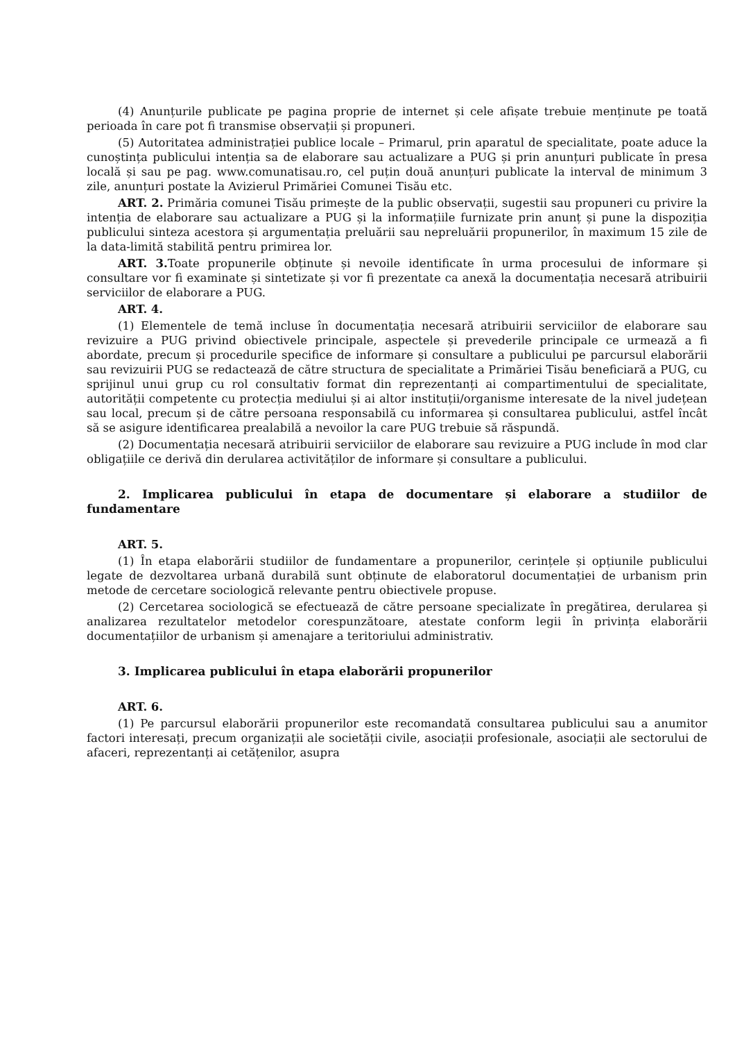(4) Anunțurile publicate pe pagina proprie de internet și cele afișate trebuie menținute pe toată perioada în care pot fi transmise observații și propuneri.
(5) Autoritatea administrației publice locale – Primarul, prin aparatul de specialitate, poate aduce la cunoștința publicului intenția sa de elaborare sau actualizare a PUG și prin anunțuri publicate în presa locală și sau pe pag. www.comunatisau.ro, cel puțin două anunțuri publicate la interval de minimum 3 zile, anunțuri postate la Avizierul Primăriei Comunei Tisău etc.
ART. 2. Primăria comunei Tisău primește de la public observații, sugestii sau propuneri cu privire la intenția de elaborare sau actualizare a PUG și la informațiile furnizate prin anunț și pune la dispoziția publicului sinteza acestora și argumentația preluării sau nepreluării propunerilor, în maximum 15 zile de la data-limită stabilită pentru primirea lor.
ART. 3. Toate propunerile obținute și nevoile identificate în urma procesului de informare și consultare vor fi examinate și sintetizate și vor fi prezentate ca anexă la documentația necesară atribuirii serviciilor de elaborare a PUG.
ART. 4.
(1) Elementele de temă incluse în documentația necesară atribuirii serviciilor de elaborare sau revizuire a PUG privind obiectivele principale, aspectele și prevederile principale ce urmează a fi abordate, precum și procedurile specifice de informare și consultare a publicului pe parcursul elaborării sau revizuirii PUG se redactează de către structura de specialitate a Primăriei Tisău beneficiară a PUG, cu sprijinul unui grup cu rol consultativ format din reprezentanți ai compartimentului de specialitate, autorității competente cu protecția mediului și ai altor instituții/organisme interesate de la nivel județean sau local, precum și de către persoana responsabilă cu informarea și consultarea publicului, astfel încât să se asigure identificarea prealabilă a nevoilor la care PUG trebuie să răspundă.
(2) Documentația necesară atribuirii serviciilor de elaborare sau revizuire a PUG include în mod clar obligațiile ce derivă din derularea activităților de informare și consultare a publicului.
2. Implicarea publicului în etapa de documentare și elaborare a studiilor de fundamentare
ART. 5.
(1) În etapa elaborării studiilor de fundamentare a propunerilor, cerințele și opțiunile publicului legate de dezvoltarea urbană durabilă sunt obținute de elaboratorul documentației de urbanism prin metode de cercetare sociologică relevante pentru obiectivele propuse.
(2) Cercetarea sociologică se efectuează de către persoane specializate în pregătirea, derularea și analizarea rezultatelor metodelor corespunzătoare, atestate conform legii în privința elaborării documentațiilor de urbanism și amenajare a teritoriului administrativ.
3. Implicarea publicului în etapa elaborării propunerilor
ART. 6.
(1) Pe parcursul elaborării propunerilor este recomandată consultarea publicului sau a anumitor factori interesați, precum organizații ale societății civile, asociații profesionale, asociații ale sectorului de afaceri, reprezentanți ai cetățenilor, asupra